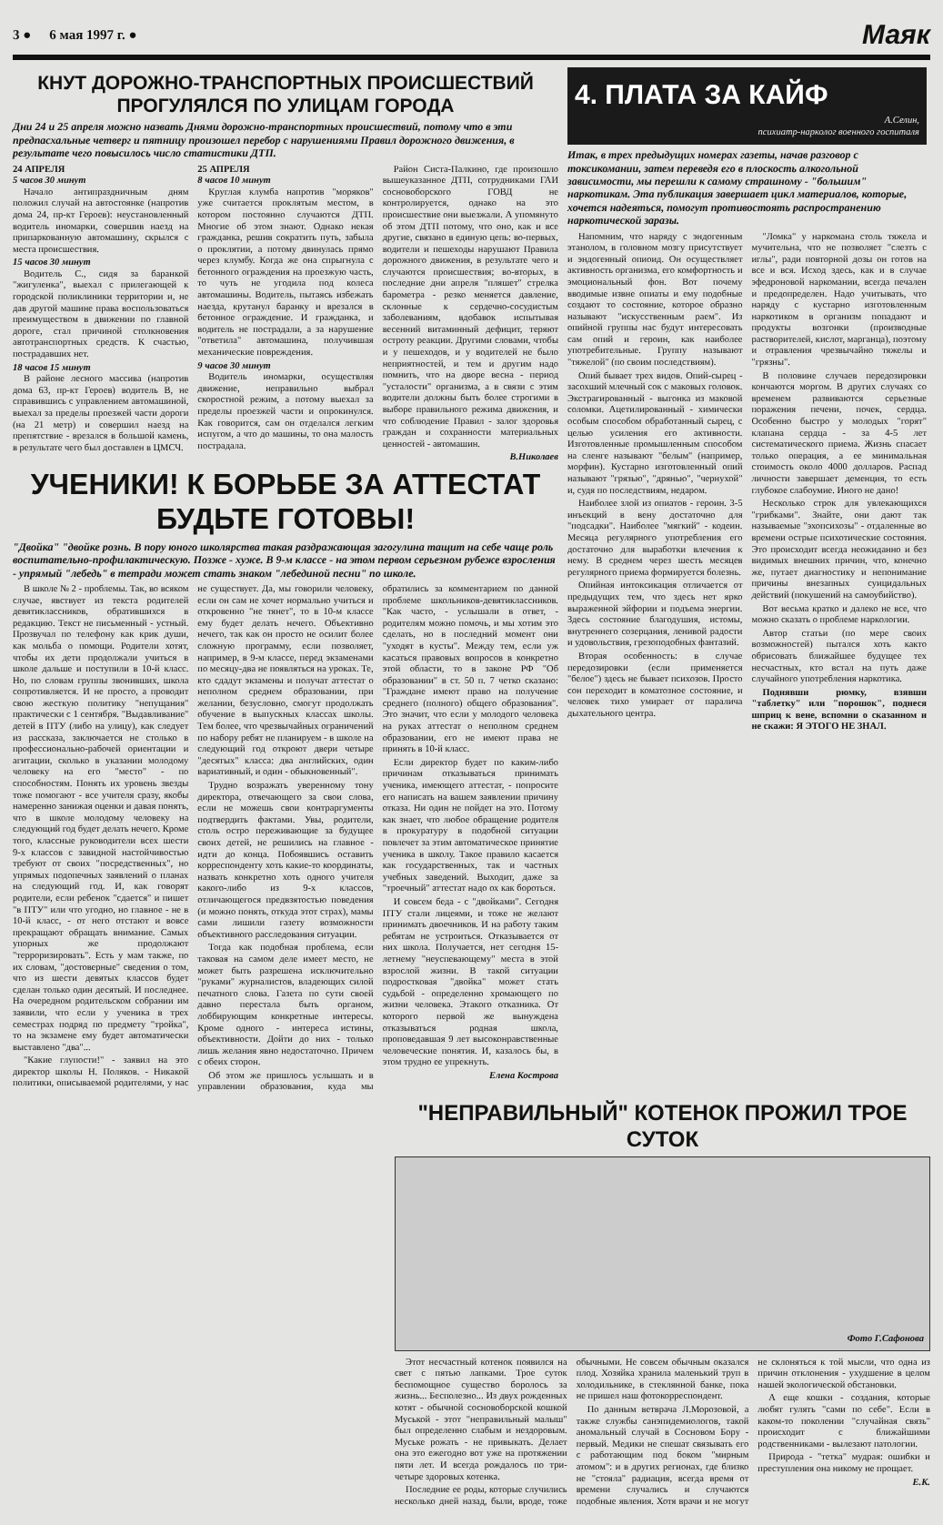3 ● 6 мая 1997 г. ● Маяк
КНУТ ДОРОЖНО-ТРАНСПОРТНЫХ ПРОИСШЕСТВИЙ ПРОГУЛЯЛСЯ ПО УЛИЦАМ ГОРОДА
Дни 24 и 25 апреля можно назвать Днями дорожно-транспортных происшествий, потому что в эти предпасхальные четверг и пятницу произошел перебор с нарушениями Правил дорожного движения, в результате чего повысилось число статистики ДТП.
24 АПРЕЛЯ
5 часов 30 минут
Начало антипраздничным дням положил случай на автостоянке (напротив дома 24, пр-кт Героев): неустановленный водитель иномарки, совершив наезд на припаркованную автомашину, скрылся с места происшествия.
15 часов 30 минут
Водитель С., сидя за баранкой "жигуленка", выехал с прилегающей к городской поликлиники территории и, не дав другой машине права воспользоваться преимуществом в движении по главной дороге, стал причиной столкновения автотранспортных средств. К счастью, пострадавших нет.
18 часов 15 минут
В районе лесного массива (напротив дома 63, пр-кт Героев) водитель В, не справившись с управлением автомашиной, выехал за пределы проезжей части дороги (на 21 метр) и совершил наезд на препятствие - врезался в большой камень, в результате чего был доставлен в ЦМСЧ.
25 АПРЕЛЯ
8 часов 10 минут
Круглая клумба напротив "моряков" уже считается проклятым местом, в котором постоянно случаются ДТП. Многие об этом знают. Однако некая гражданка, решив сократить путь, забыла о проклятии, а потому двинулась прямо через клумбу. Когда же она спрыгнула с бетонного ограждения на проезжую часть, то чуть не угодила под колеса автомашины. Водитель, пытаясь избежать наезда, крутанул баранку и врезался в бетонное ограждение. И гражданка, и водитель не пострадали, а за нарушение "ответила" автомашина, получившая механические повреждения.
9 часов 30 минут
Водитель иномарки, осуществляя движение, неправильно выбрал скоростной режим, а потому выехал за пределы проезжей части и опрокинулся. Как говорится, сам он отделался легким испугом, а что до машины, то она малость пострадала.
Район Систа-Палкино, где произошло вышеуказанное ДТП, сотрудниками ГАИ сосновоборского ГОВД не контролируется, однако на это происшествие они выезжали. А упомянуто об этом ДТП потому, что оно, как и все другие, связано в единую цепь: во-первых, водители и пешеходы нарушают Правила дорожного движения, в результате чего и случаются происшествия; во-вторых, в последние дни апреля "пляшет" стрелка барометра - резко меняется давление, склонные к сердечно-сосудистым заболеваниям, вдобавок испытывая весенний витаминный дефицит, теряют остроту реакции. Другими словами, чтобы и у пешеходов, и у водителей не было неприятностей, и тем и другим надо помнить, что на дворе весна - период "усталости" организма, а в связи с этим водители должны быть более строгими в выборе правильного режима движения, и что соблюдение Правил - залог здоровья граждан и сохранности материальных ценностей - автомашин.
В.Николаев
УЧЕНИКИ! К БОРЬБЕ ЗА АТТЕСТАТ БУДЬТЕ ГОТОВЫ!
"Двойка" "двойке рознь. В пору юного школярства такая раздражающая загогулина тащит на себе чаще роль воспитательно-профилактическую. Позже - хуже. В 9-м классе - на этом первом серьезном рубеже взросления - упрямый "лебедь" в тетради может стать знаком "лебединой песни" по школе.
В школе № 2 - проблемы. Так, во всяком случае, явствует из текста родителей девятиклассников, обратившихся в редакцию. Текст не письменный - устный. Прозвучал по телефону как крик души, как мольба о помощи. Родители хотят, чтобы их дети продолжали учиться в школе дальше и поступили в 10-й класс. Но, по словам группы звонивших, школа сопротивляется. И не просто, а проводит свою жесткую политику "непущания" практически с 1 сентября. "Выдавливание" детей в ПТУ (либо на улицу), как следует из рассказа, заключается не столько в профессионально-рабочей ориентации и агитации, сколько в указании молодому человеку на его "место" - по способностям. Понять их уровень звезды тоже помогают - все учителя сразу, якобы намеренно занижая оценки и давая понять, что в школе молодому человеку на следующий год будет делать нечего. Кроме того, классные руководители всех шести 9-х классов с завидной настойчивостью требуют от своих "посредственных", но упрямых подопечных заявлений о планах на следующий год. И, как говорят родители, если ребенок "сдается" и пишет "в ПТУ" или что угодно, но главное - не в 10-й класс, - от него отстают и вовсе прекращают обращать внимание. Самых упорных же продолжают "терроризировать". Есть у мам также, по их словам, "достоверные" сведения о том, что из шести девятых классов будет сделан только один десятый. И последнее. На очередном родительском собрании им заявили, что если у ученика в трех семестрах подряд по предмету "тройка", то на экзамене ему будет автоматически выставлено "два"...
"Какие глупости!" - заявил на это директор школы Н. Поляков. - Никакой политики, описываемой родителями, у нас не существует. Да, мы говорили человеку, если он сам не хочет нормально учиться и откровенно "не тянет", то в 10-м классе ему будет делать нечего. Объективно нечего, так как он просто не осилит более сложную программу, если позволяет, например, в 9-м классе, перед экзаменами по месяцу-два не появляться на уроках. Те, кто сдадут экзамены и получат аттестат о неполном среднем образовании, при желании, безусловно, смогут продолжать обучение в выпускных классах школы. Тем более, что чрезвычайных ограничений по набору ребят не планируем - в школе на следующий год откроют двери четыре "десятых" класса: два английских, один вариативный, и один - обыкновенный".
Трудно возражать уверенному тону директора, отвечающего за свои слова, если не можешь свои контраргументы подтвердить фактами. Увы, родители, столь остро переживающие за будущее своих детей, не решились на главное - идти до конца. Побоявшись оставить корреспонденту хоть какие-то координаты, назвать конкретно хоть одного учителя какого-либо из 9-х классов, отличающегося предвзятостью поведения (и можно понять, откуда этот страх), мамы сами лишили газету возможности объективного расследования ситуации.
Тогда как подобная проблема, если таковая на самом деле имеет место, не может быть разрешена исключительно "руками" журналистов, владеющих силой печатного слова. Газета по сути своей давно перестала быть органом, лоббирующим конкретные интересы. Кроме одного - интереса истины, объективности. Дойти до них - только лишь желания явно недостаточно. Причем с обеих сторон.
Об этом же пришлось услышать и в управлении образования, куда мы обратились за комментарием по данной проблеме школьников-девятиклассников. "Как часто, - услышали в ответ, - родителям можно помочь, и мы хотим это сделать, но в последний момент они "уходят в кусты". Между тем, если уж касаться правовых вопросов в конкретно этой области, то в законе РФ "Об образовании" в ст. 50 п. 7 четко сказано: "Граждане имеют право на получение среднего (полного) общего образования". Это значит, что если у молодого человека на руках аттестат о неполном среднем образовании, его не имеют права не принять в 10-й класс.
Если директор будет по каким-либо причинам отказываться принимать ученика, имеющего аттестат, - попросите его написать на вашем заявлении причину отказа. Ни один не пойдет на это. Потому как знает, что любое обращение родителя в прокуратуру в подобной ситуации повлечет за этим автоматическое принятие ученика в школу. Такое правило касается как государственных, так и частных учебных заведений. Выходит, даже за "троечный" аттестат надо ох как бороться.
И совсем беда - с "двойками". Сегодня ПТУ стали лицеями, и тоже не желают принимать двоечников. И на работу таким ребятам не устроиться. Отказывается от них школа. Получается, нет сегодня 15-летнему "неуспевающему" места в этой взрослой жизни. В такой ситуации подростковая "двойка" может стать судьбой - определенно хромающего по жизни человека. Этакого отказника. От которого первой же вынуждена отказываться родная школа, проповедавшая 9 лет высоконравственные человеческие понятия. И, казалось бы, в этом трудно ее упрекнуть.
Елена Кострова
4. ПЛАТА ЗА КАЙФ
А.Селин,
психиатр-нарколог военного госпиталя
Итак, в трех предыдущих номерах газеты, начав разговор с токсикомании, затем переведя его в плоскость алкогольной зависимости, мы перешли к самому страшному - "большим" наркотикам. Эта публикация завершает цикл материалов, которые, хочется надеяться, помогут противостоять распространению наркотической заразы.
Напомним, что наряду с эндогенным этанолом, в головном мозгу присутствует и эндогенный опиоид. Он осуществляет активность организма, его комфортность и эмоциональный фон. Вот почему вводимые извне опиаты и ему подобные создают то состояние, которое образно называют "искусственным раем". Из опийной группы нас будут интересовать сам опий и героин, как наиболее употребительные. Группу называют "тяжелой" (по своим последствиям).
Опий бывает трех видов. Опий-сырец - засохший млечный сок с маковых головок. Экстрагированный - выгонка из маковой соломки. Ацетилированный - химически особым способом обработанный сырец, с целью усиления его активности. Изготовленные промышленным способом на сленге называют "белым" (например, морфин). Кустарно изготовленный опий называют "грязью", "дрянью", "чернухой" и, судя по последствиям, недаром.
Наиболее злой из опиатов - героин. 3-5 инъекций в вену достаточно для "подсадки". Наиболее "мягкий" - кодеин. Месяца регулярного употребления его достаточно для выработки влечения к нему. В среднем через шесть месяцев регулярного приема формируется болезнь.
Опийная интоксикация отличается от предыдущих тем, что здесь нет ярко выраженной эйфории и подъема энергии. Здесь состояние благодушия, истомы, внутреннего созерцания, ленивой радости и удовольствия, грезоподобных фантазий.
Вторая особенность: в случае передозировки (если применяется "белое") здесь не бывает психозов. Просто сон переходит в коматозное состояние, и человек тихо умирает от паралича дыхательного центра.
"Ломка" у наркомана столь тяжела и мучительна, что не позволяет "слезть с иглы", ради повторной дозы он готов на все и вся. Исход здесь, как и в случае эфедроновой наркомании, всегда печален и предопределен. Надо учитывать, что наряду с кустарно изготовленным наркотиком в организм попадают и продукты возгонки (производные растворителей, кислот, марганца), поэтому и отравления чрезвычайно тяжелы и "грязны".
В половине случаев передозировки кончаются моргом. В других случаях со временем развиваются серьезные поражения печени, почек, сердца. Особенно быстро у молодых "горят" клапана сердца - за 4-5 лет систематического приема. Жизнь спасает только операция, а ее минимальная стоимость около 4000 долларов. Распад личности завершает деменция, то есть глубокое слабоумие. Иного не дано!
Несколько строк для увлекающихся "грибками". Знайте, они дают так называемые "эхопсихозы" - отдаленные во времени острые психотические состояния. Это происходит всегда неожиданно и без видимых внешних причин, что, конечно же, путает диагностику и непонимание причины внезапных суицидальных действий (покушений на самоубийство).
Вот весьма кратко и далеко не все, что можно сказать о проблеме наркологии.
Автор статьи (по мере своих возможностей) пытался хоть както обрисовать ближайшее будущее тех несчастных, кто встал на путь даже случайного употребления наркотика.
Поднявши рюмку, взявши "таблетку" или "порошок", поднеся шприц к вене, вспомни о сказанном и не скажи: Я ЭТОГО НЕ ЗНАЛ.
"НЕПРАВИЛЬНЫЙ" КОТЕНОК ПРОЖИЛ ТРОЕ СУТОК
Фото Г.Сафонова
Этот несчастный котенок появился на свет с пятью лапками. Трое суток беспомощное существо боролось за жизнь... Бесполезно... Из двух рожденных котят - обычной сосновоборской кошкой Муськой - этот "неправильный малыш" был определенно слабым и нездоровым. Муське рожать - не привыкать. Делает она это ежегодно вот уже на протяжении пяти лет. И всегда рождалось по три-четыре здоровых котенка.
Последние ее роды, которые случились несколько дней назад, были, вроде, тоже обычными. Не совсем обычным оказался плод. Хозяйка хранила маленький труп в холодильнике, в стеклянной банке, пока не пришел наш фотокорреспондент.
По данным ветврача Л.Морозовой, а также службы санэпидемиологов, такой аномальный случай в Сосновом Бору - первый. Медики не спешат связывать его с работающим под боком "мирным атомом": и в других регионах, где близко не "стояла" радиация, всегда время от времени случались и случаются подобные явления. Хотя врачи и не могут не склоняться к той мысли, что одна из причин отклонения - ухудшение в целом нашей экологической обстановки.
А еще кошки - создания, которые любят гулять "сами по себе". Если в каком-то поколении "случайная связь" происходит с ближайшими родственниками - вылезают патологии.
Природа - "тетка" мудрая: ошибки и преступления она никому не прощает.
Е.К.